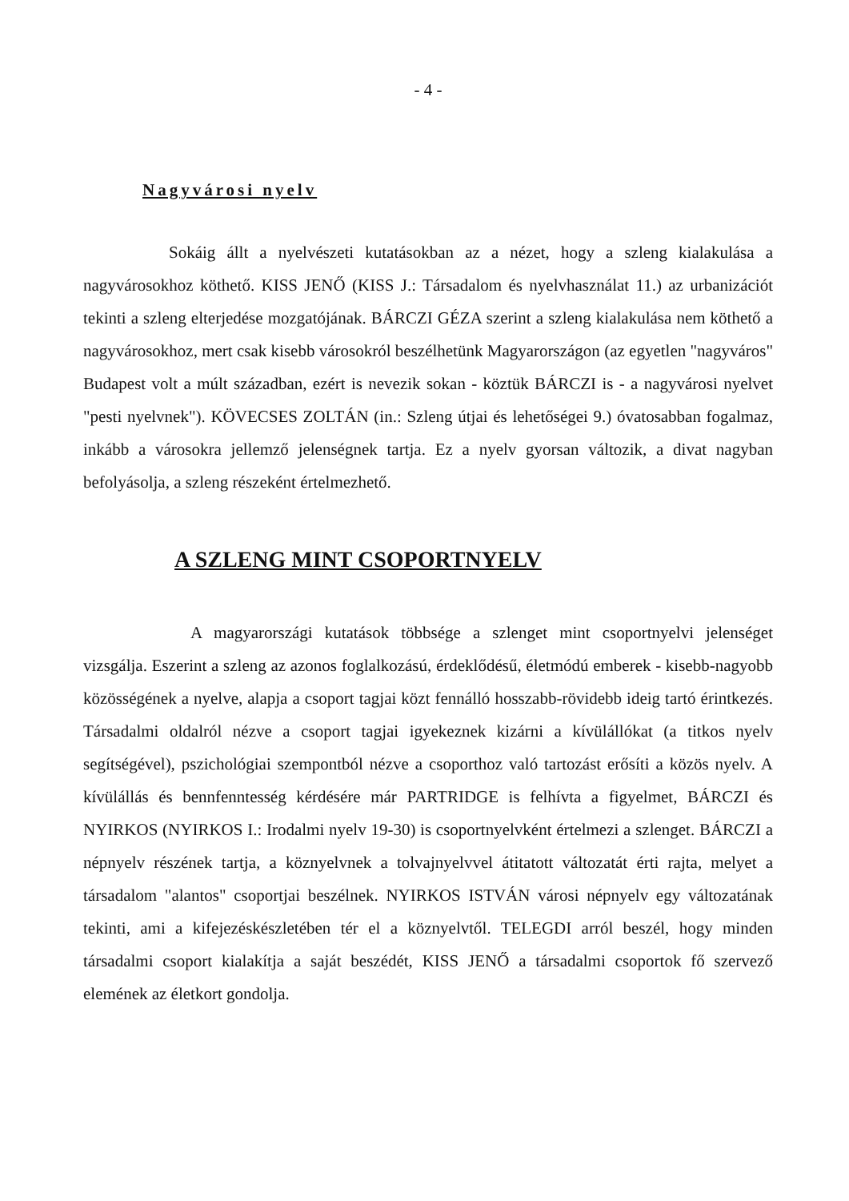- 4 -
Nagyvárosi nyelv
Sokáig állt a nyelvészeti kutatásokban az a nézet, hogy a szleng kialakulása a nagyvárosokhoz köthető. KISS JENŐ (KISS J.: Társadalom és nyelvhasználat 11.) az urbanizációt tekinti a szleng elterjedése mozgatójának. BÁRCZI GÉZA szerint a szleng kialakulása nem köthető a nagyvárosokhoz, mert csak kisebb városokról beszélhetünk Magyarországon (az egyetlen "nagyváros" Budapest volt a múlt században, ezért is nevezik sokan - köztük BÁRCZI is - a nagyvárosi nyelvet "pesti nyelvnek"). KÖVECSES ZOLTÁN (in.: Szleng útjai és lehetőségei 9.) óvatosabban fogalmaz, inkább a városokra jellemző jelenségnek tartja. Ez a nyelv gyorsan változik, a divat nagyban befolyásolja, a szleng részeként értelmezhető.
A SZLENG MINT CSOPORTNYELV
A magyarországi kutatások többsége a szlenget mint csoportnyelvi jelenséget vizsgálja. Eszerint a szleng az azonos foglalkozású, érdeklődésű, életmódú emberek - kisebb-nagyobb közösségének a nyelve, alapja a csoport tagjai közt fennálló hosszabb-rövidebb ideig tartó érintkezés. Társadalmi oldalról nézve a csoport tagjai igyekeznek kizárni a kívülállókat (a titkos nyelv segítségével), pszichológiai szempontból nézve a csoporthoz való tartozást erősíti a közös nyelv. A kívülállás és bennfenntesség kérdésére már PARTRIDGE is felhívta a figyelmet, BÁRCZI és NYIRKOS (NYIRKOS I.: Irodalmi nyelv 19-30) is csoportnyelvként értelmezi a szlenget. BÁRCZI a népnyelv részének tartja, a köznyelvnek a tolvajnyelvvel átitatott változatát érti rajta, melyet a társadalom "alantos" csoportjai beszélnek. NYIRKOS ISTVÁN városi népnyelv egy változatának tekinti, ami a kifejezéskészletében tér el a köznyelvtől. TELEGDI arról beszél, hogy minden társadalmi csoport kialakítja a saját beszédét, KISS JENŐ a társadalmi csoportok fő szervező elemének az életkort gondolja.